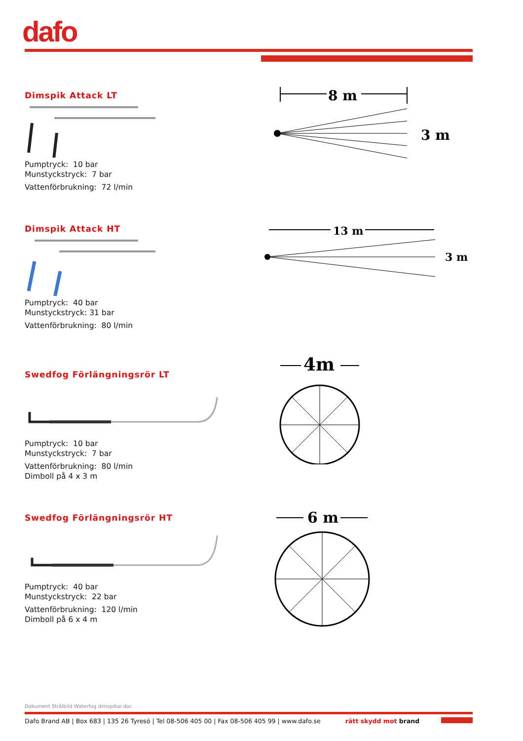dafo
Dimspik Attack LT
Pumptryck: 10 bar
Munstyckstryck: 7 bar
Vattenförbrukning: 72 l/min
Dimspik Attack HT
Pumptryck: 40 bar
Munstyckstryck: 31 bar
Vattenförbrukning: 80 l/min
Swedfog Förlängningsrör LT
Pumptryck: 10 bar
Munstyckstryck: 7 bar
Vattenförbrukning: 80 l/min
Dimboll på 4 x 3 m
Swedfog Förlängningsrör HT
Pumptryck: 40 bar
Munstyckstryck: 22 bar
Vattenförbrukning: 120 l/min
Dimboll på 6 x 4 m
8 m
3 m
13 m
3 m
4m
6 m
Dokument Strålbild Waterfog dimspikar.doc
Dafo Brand AB | Box 683 | 135 26 Tyresö | Tel 08-506 405 00 | Fax 08-506 405 99 | www.dafo.se rätt skydd mot brand